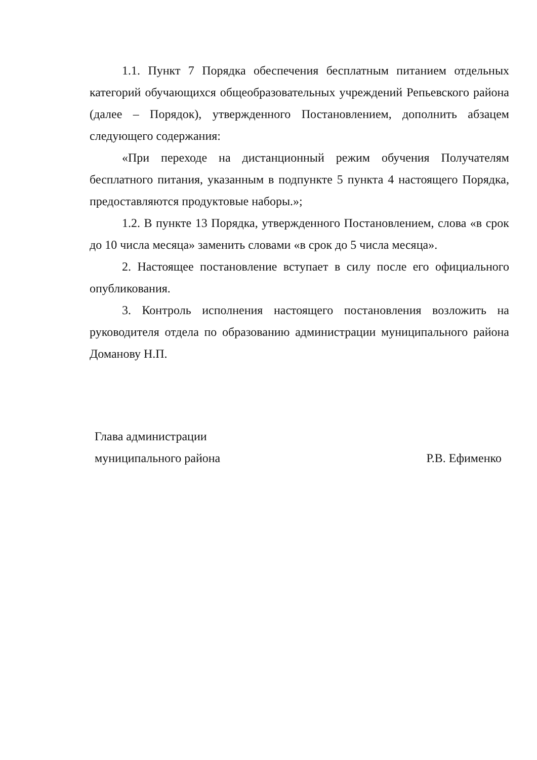1.1. Пункт 7 Порядка обеспечения бесплатным питанием отдельных категорий обучающихся общеобразовательных учреждений Репьевского района (далее – Порядок), утвержденного Постановлением, дополнить абзацем следующего содержания:
«При переходе на дистанционный режим обучения Получателям бесплатного питания, указанным в подпункте 5 пункта 4 настоящего Порядка, предоставляются продуктовые наборы.»;
1.2. В пункте 13 Порядка, утвержденного Постановлением, слова «в срок до 10 числа месяца» заменить словами «в срок до 5 числа месяца».
2. Настоящее постановление вступает в силу после его официального опубликования.
3. Контроль исполнения настоящего постановления возложить на руководителя отдела по образованию администрации муниципального района Доманову Н.П.
Глава администрации
муниципального района Р.В. Ефименко